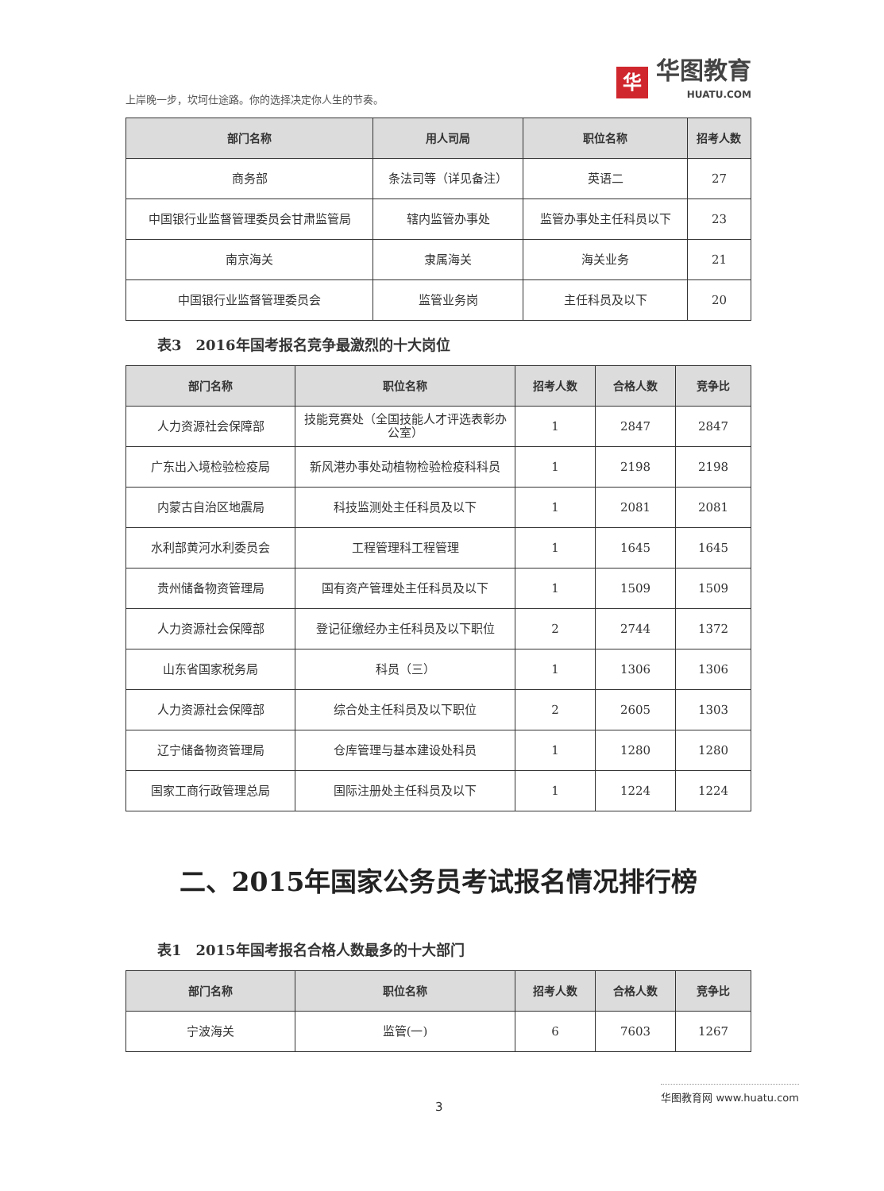上岸晚一步，坎坷仕途路。你的选择决定你人生的节奏。
华
华图教育
HUATU.COM
| 部门名称 | 用人司局 | 职位名称 | 招考人数 |
| --- | --- | --- | --- |
| 商务部 | 条法司等（详见备注） | 英语二 | 27 |
| 中国银行业监督管理委员会甘肃监管局 | 辖内监管办事处 | 监管办事处主任科员以下 | 23 |
| 南京海关 | 隶属海关 | 海关业务 | 21 |
| 中国银行业监督管理委员会 | 监管业务岗 | 主任科员及以下 | 20 |
表3　2016年国考报名竞争最激烈的十大岗位
| 部门名称 | 职位名称 | 招考人数 | 合格人数 | 竞争比 |
| --- | --- | --- | --- | --- |
| 人力资源社会保障部 | 技能竞赛处（全国技能人才评选表彰办公室） | 1 | 2847 | 2847 |
| 广东出入境检验检疫局 | 新风港办事处动植物检验检疫科科员 | 1 | 2198 | 2198 |
| 内蒙古自治区地震局 | 科技监测处主任科员及以下 | 1 | 2081 | 2081 |
| 水利部黄河水利委员会 | 工程管理科工程管理 | 1 | 1645 | 1645 |
| 贵州储备物资管理局 | 国有资产管理处主任科员及以下 | 1 | 1509 | 1509 |
| 人力资源社会保障部 | 登记征缴经办主任科员及以下职位 | 2 | 2744 | 1372 |
| 山东省国家税务局 | 科员（三） | 1 | 1306 | 1306 |
| 人力资源社会保障部 | 综合处主任科员及以下职位 | 2 | 2605 | 1303 |
| 辽宁储备物资管理局 | 仓库管理与基本建设处科员 | 1 | 1280 | 1280 |
| 国家工商行政管理总局 | 国际注册处主任科员及以下 | 1 | 1224 | 1224 |
二、2015年国家公务员考试报名情况排行榜
表1　2015年国考报名合格人数最多的十大部门
| 部门名称 | 职位名称 | 招考人数 | 合格人数 | 竞争比 |
| --- | --- | --- | --- | --- |
| 宁波海关 | 监管(一) | 6 | 7603 | 1267 |
3
华图教育网 www.huatu.com